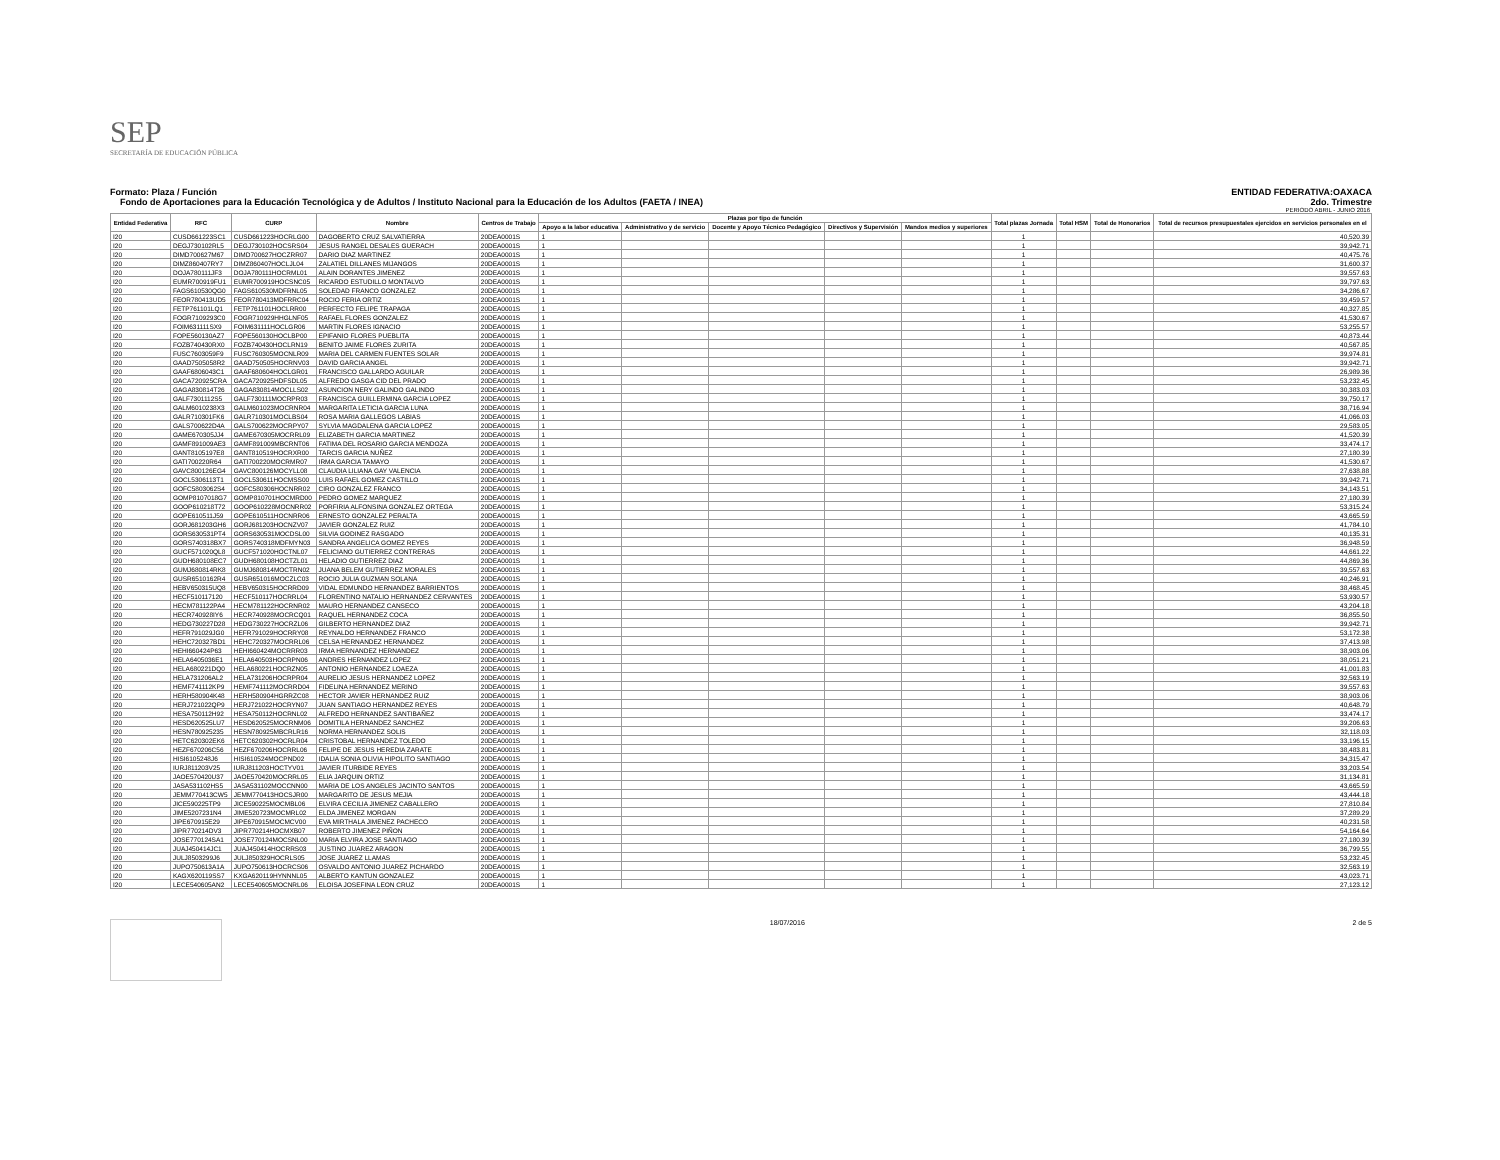SEP
SECRETARÍA DE EDUCACIÓN PÚBLICA
Formato: Plaza / Función
Fondo de Aportaciones para la Educación Tecnológica y de Adultos / Instituto Nacional para la Educación de los Adultos (FAETA / INEA)
ENTIDAD FEDERATIVA:OAXACA
2do. Trimestre
PERIODO ABRIL - JUNIO 2016
| Entidad Federativa | RFC | CURP | Nombre | Centros de Trabajo | Plazas por tipo de función | | | | | Total plazas Jornada | Total HSM | Total de Honorarios | Total de recursos presupuestales ejercidos en servicios personales en el |
| --- | --- | --- | --- | --- | --- | --- | --- | --- | --- | --- | --- | --- | --- |
| | | | | | Apoyo a la labor educativa | Administrativo y de servicio | Docente y Apoyo Técnico Pedagógico | Directivos y Supervisión | Mandos medios y superiores | | | | |
| I20 | CUSD661223SC1 | CUSD661223HOCRLG00 | DAGOBERTO CRUZ SALVATIERRA | 20DEA0001S | 1 | | | | | 1 | | | 40,520.39 |
| I20 | DEGJ730102RL5 | DEGJ730102HOCSRS04 | JESUS RANGEL DESALES GUERACH | 20DEA0001S | 1 | | | | | 1 | | | 39,942.71 |
| I20 | DIMD700627M67 | DIMD700627HOCZRR07 | DARIO DIAZ MARTINEZ | 20DEA0001S | 1 | | | | | 1 | | | 40,475.76 |
| I20 | DIMZ860407RY7 | DIMZ860407HOCLJL04 | ZALATIEL DILLANES MIJANGOS | 20DEA0001S | 1 | | | | | 1 | | | 31,600.37 |
| I20 | DOJA780111JF3 | DOJA780111HOCRML01 | ALAIN DORANTES JIMENEZ | 20DEA0001S | 1 | | | | | 1 | | | 39,557.63 |
| I20 | EUMR700919FU1 | EUMR700919HOCSNC05 | RICARDO ESTUDILLO MONTALVO | 20DEA0001S | 1 | | | | | 1 | | | 39,797.63 |
| I20 | FAGS610530QG0 | FAGS610530MDFRNL05 | SOLEDAD FRANCO GONZALEZ | 20DEA0001S | 1 | | | | | 1 | | | 34,286.67 |
| I20 | FEOR780413UD5 | FEOR780413MDFRRC04 | ROCIO FERIA ORTIZ | 20DEA0001S | 1 | | | | | 1 | | | 39,459.57 |
| I20 | FETP761101LQ1 | FETP761101HOCLRR00 | PERFECTO FELIPE TRAPAGA | 20DEA0001S | 1 | | | | | 1 | | | 40,327.85 |
| I20 | FOGR7109293C0 | FOGR710929HHGLNF05 | RAFAEL FLORES GONZALEZ | 20DEA0001S | 1 | | | | | 1 | | | 41,530.67 |
| I20 | FOIM631111SX9 | FOIM631111HOCLGR06 | MARTIN FLORES IGNACIO | 20DEA0001S | 1 | | | | | 1 | | | 53,255.57 |
| I20 | FOPE560130AZ7 | FOPE560130HOCLBP00 | EPIFANIO FLORES PUEBLITA | 20DEA0001S | 1 | | | | | 1 | | | 40,873.44 |
| I20 | FOZB740430RX0 | FOZB740430HOCLRN19 | BENITO JAIME FLORES ZURITA | 20DEA0001S | 1 | | | | | 1 | | | 40,567.85 |
| I20 | FUSC7603059F9 | FUSC760305MOCNLR09 | MARIA DEL CARMEN FUENTES SOLAR | 20DEA0001S | 1 | | | | | 1 | | | 39,974.81 |
| I20 | GAAD7505058R2 | GAAD750505HOCRNV03 | DAVID GARCIA ANGEL | 20DEA0001S | 1 | | | | | 1 | | | 39,942.71 |
| I20 | GAAF6806043C1 | GAAF680604HOCLGR01 | FRANCISCO GALLARDO AGUILAR | 20DEA0001S | 1 | | | | | 1 | | | 26,989.36 |
| I20 | GACA720925CRA | GACA720925HDFSDL05 | ALFREDO GASGA CID DEL PRADO | 20DEA0001S | 1 | | | | | 1 | | | 53,232.45 |
| I20 | GAGA830814T26 | GAGA830814MOCLLS02 | ASUNCION NERY GALINDO GALINDO | 20DEA0001S | 1 | | | | | 1 | | | 30,383.03 |
| I20 | GALF7301112S5 | GALF730111MOCRPR03 | FRANCISCA GUILLERMINA GARCIA LOPEZ | 20DEA0001S | 1 | | | | | 1 | | | 39,750.17 |
| I20 | GALM6010238X3 | GALM601023MOCRNR04 | MARGARITA LETICIA GARCIA LUNA | 20DEA0001S | 1 | | | | | 1 | | | 38,716.94 |
| I20 | GALR710301FK6 | GALR710301MOCLBS04 | ROSA MARIA GALLEGOS LABIAS | 20DEA0001S | 1 | | | | | 1 | | | 41,066.03 |
| I20 | GALS700622D4A | GALS700622MOCRPY07 | SYLVIA MAGDALENA GARCIA LOPEZ | 20DEA0001S | 1 | | | | | 1 | | | 29,583.05 |
| I20 | GAME670305JJ4 | GAME670305MOCRRL09 | ELIZABETH GARCIA MARTINEZ | 20DEA0001S | 1 | | | | | 1 | | | 41,520.39 |
| I20 | GAMF891009AE3 | GAMF891009MBCRNT06 | FATIMA DEL ROSARIO GARCIA MENDOZA | 20DEA0001S | 1 | | | | | 1 | | | 33,474.17 |
| I20 | GANT8105197E8 | GANT810519HOCRXR00 | TARCIS GARCIA NUÑEZ | 20DEA0001S | 1 | | | | | 1 | | | 27,180.39 |
| I20 | GATI700220R64 | GATI700220MOCRMR07 | IRMA GARCIA TAMAYO | 20DEA0001S | 1 | | | | | 1 | | | 41,530.67 |
| I20 | GAVC800126EG4 | GAVC800126MOCYLL08 | CLAUDIA LILIANA GAY VALENCIA | 20DEA0001S | 1 | | | | | 1 | | | 27,638.88 |
| I20 | GOCL5306113T1 | GOCL530611HOCMSS00 | LUIS RAFAEL GOMEZ CASTILLO | 20DEA0001S | 1 | | | | | 1 | | | 39,942.71 |
| I20 | GOFC5803062S4 | GOFC580306HOCNRR02 | CIRO GONZALEZ FRANCO | 20DEA0001S | 1 | | | | | 1 | | | 34,143.51 |
| I20 | GOMP8107018G7 | GOMP810701HOCMRD00 | PEDRO GOMEZ MARQUEZ | 20DEA0001S | 1 | | | | | 1 | | | 27,180.39 |
| I20 | GOOP610218T72 | GOOP610228MOCNRR02 | PORFIRIA ALFONSINA GONZALEZ ORTEGA | 20DEA0001S | 1 | | | | | 1 | | | 53,315.24 |
| I20 | GOPE610511J59 | GOPE610511HOCNRR06 | ERNESTO GONZALEZ PERALTA | 20DEA0001S | 1 | | | | | 1 | | | 43,665.59 |
| I20 | GORJ681203GH6 | GORJ681203HOCNZV07 | JAVIER GONZALEZ RUIZ | 20DEA0001S | 1 | | | | | 1 | | | 41,784.10 |
| I20 | GORS630531PT4 | GORS630531MOCDSL00 | SILVIA GODINEZ RASGADO | 20DEA0001S | 1 | | | | | 1 | | | 40,135.31 |
| I20 | GORS740318BX7 | GORS740318MDFMYN03 | SANDRA ANGELICA GOMEZ REYES | 20DEA0001S | 1 | | | | | 1 | | | 36,948.59 |
| I20 | GUCF571020QL8 | GUCF571020HOCTNL07 | FELICIANO GUTIERREZ CONTRERAS | 20DEA0001S | 1 | | | | | 1 | | | 44,661.22 |
| I20 | GUDH680108EC7 | GUDH680108HOCTZL01 | HELADIO GUTIERREZ DIAZ | 20DEA0001S | 1 | | | | | 1 | | | 44,869.36 |
| I20 | GUMJ680814RK8 | GUMJ680814MOCTRN02 | JUANA BELEM GUTIERREZ MORALES | 20DEA0001S | 1 | | | | | 1 | | | 39,557.63 |
| I20 | GUSR6510162R4 | GUSR651016MOCZLC03 | ROCIO JULIA GUZMAN SOLANA | 20DEA0001S | 1 | | | | | 1 | | | 40,246.91 |
| I20 | HEBV650315UQ8 | HEBV650315HOCRRD09 | VIDAL EDMUNDO HERNANDEZ BARRIENTOS | 20DEA0001S | 1 | | | | | 1 | | | 38,468.45 |
| I20 | HECF510117120 | HECF510117HOCRRL04 | FLORENTINO NATALIO HERNANDEZ CERVANTES | 20DEA0001S | 1 | | | | | 1 | | | 53,930.57 |
| I20 | HECM781122PA4 | HECM781122HOCRNR02 | MAURO HERNANDEZ CANSECO | 20DEA0001S | 1 | | | | | 1 | | | 43,204.18 |
| I20 | HECR740928IY6 | HECR740928MOCRCQ01 | RAQUEL HERNANDEZ COCA | 20DEA0001S | 1 | | | | | 1 | | | 36,855.50 |
| I20 | HEDG730227D28 | HEDG730227HOCRZL06 | GILBERTO HERNANDEZ DIAZ | 20DEA0001S | 1 | | | | | 1 | | | 39,942.71 |
| I20 | HEFR791029JG0 | HEFR791029HOCRRY08 | REYNALDO HERNANDEZ FRANCO | 20DEA0001S | 1 | | | | | 1 | | | 53,172.38 |
| I20 | HEHC720327BD1 | HEHC720327MOCRRL06 | CELSA HERNANDEZ HERNANDEZ | 20DEA0001S | 1 | | | | | 1 | | | 37,413.98 |
| I20 | HEHI660424P63 | HEHI660424MOCRRR03 | IRMA HERNANDEZ HERNANDEZ | 20DEA0001S | 1 | | | | | 1 | | | 38,903.06 |
| I20 | HELA6405036E1 | HELA640503HOCRPN06 | ANDRES HERNANDEZ LOPEZ | 20DEA0001S | 1 | | | | | 1 | | | 38,051.21 |
| I20 | HELA680221DQ0 | HELA680221HOCRZN05 | ANTONIO HERNANDEZ LOAEZA | 20DEA0001S | 1 | | | | | 1 | | | 41,001.83 |
| I20 | HELA731206AL2 | HELA731206HOCRPR04 | AURELIO JESUS HERNANDEZ LOPEZ | 20DEA0001S | 1 | | | | | 1 | | | 32,563.19 |
| I20 | HEMF741112KP9 | HEMF741112MOCRRD04 | FIDELINA HERNANDEZ MERINO | 20DEA0001S | 1 | | | | | 1 | | | 39,557.63 |
| I20 | HERH580904K48 | HERH580904HGRRZC08 | HECTOR JAVIER HERNANDEZ RUIZ | 20DEA0001S | 1 | | | | | 1 | | | 38,903.06 |
| I20 | HERJ721022QP9 | HERJ721022HOCRYN07 | JUAN SANTIAGO HERNANDEZ REYES | 20DEA0001S | 1 | | | | | 1 | | | 40,648.79 |
| I20 | HESA750112H92 | HESA750112HOCRNL02 | ALFREDO HERNANDEZ SANTIBAÑEZ | 20DEA0001S | 1 | | | | | 1 | | | 33,474.17 |
| I20 | HESD620525LU7 | HESD620525MOCRNM06 | DOMITILA HERNANDEZ SANCHEZ | 20DEA0001S | 1 | | | | | 1 | | | 39,206.63 |
| I20 | HESN780925235 | HESN780925MBCRLR16 | NORMA HERNANDEZ SOLIS | 20DEA0001S | 1 | | | | | 1 | | | 32,118.03 |
| I20 | HETC620302EK6 | HETC620302HOCRLR04 | CRISTOBAL HERNANDEZ TOLEDO | 20DEA0001S | 1 | | | | | 1 | | | 33,196.15 |
| I20 | HEZF670206C56 | HEZF670206HOCRRL06 | FELIPE DE JESUS HEREDIA ZARATE | 20DEA0001S | 1 | | | | | 1 | | | 38,483.81 |
| I20 | HISI6105248J6 | HISI610524MOCPND02 | IDALIA SONIA OLIVIA HIPOLITO SANTIAGO | 20DEA0001S | 1 | | | | | 1 | | | 34,315.47 |
| I20 | IURJ811203V25 | IURJ811203HOCTYV01 | JAVIER ITURBIDE REYES | 20DEA0001S | 1 | | | | | 1 | | | 33,203.54 |
| I20 | JAOE570420U37 | JAOE570420MOCRRL05 | ELIA JARQUIN ORTIZ | 20DEA0001S | 1 | | | | | 1 | | | 31,134.81 |
| I20 | JASA531102HS5 | JASA531102MOCCNN00 | MARIA DE LOS ANGELES JACINTO SANTOS | 20DEA0001S | 1 | | | | | 1 | | | 43,665.59 |
| I20 | JEMM770413CW5 | JEMM770413HOCSJR00 | MARGARITO DE JESUS MEJIA | 20DEA0001S | 1 | | | | | 1 | | | 43,444.18 |
| I20 | JICE590225TP9 | JICE590225MOCMBL06 | ELVIRA CECILIA JIMENEZ CABALLERO | 20DEA0001S | 1 | | | | | 1 | | | 27,810.84 |
| I20 | JIME5207231N4 | JIME520723MOCMRL02 | ELDA JIMENEZ MORGAN | 20DEA0001S | 1 | | | | | 1 | | | 37,289.29 |
| I20 | JIPE670915E29 | JIPE670915MOCMCV00 | EVA MIRTHALA JIMENEZ PACHECO | 20DEA0001S | 1 | | | | | 1 | | | 40,231.58 |
| I20 | JIPR770214DV3 | JIPR770214HOCMXB07 | ROBERTO JIMENEZ PIÑON | 20DEA0001S | 1 | | | | | 1 | | | 54,164.64 |
| I20 | JOSE770124SA1 | JOSE770124MOCSNL00 | MARIA ELVIRA JOSE SANTIAGO | 20DEA0001S | 1 | | | | | 1 | | | 27,180.39 |
| I20 | JUAJ450414JC1 | JUAJ450414HOCRRS03 | JUSTINO JUAREZ ARAGON | 20DEA0001S | 1 | | | | | 1 | | | 36,799.55 |
| I20 | JULJ8503299J6 | JULJ850329HOCRLS05 | JOSE JUAREZ LLAMAS | 20DEA0001S | 1 | | | | | 1 | | | 53,232.45 |
| I20 | JUPO750613A1A | JUPO750613HOCRCS06 | OSVALDO ANTONIO JUAREZ PICHARDO | 20DEA0001S | 1 | | | | | 1 | | | 32,563.19 |
| I20 | KAGX620119SS7 | KXGA620119HYNNNL05 | ALBERTO KANTUN GONZALEZ | 20DEA0001S | 1 | | | | | 1 | | | 43,023.71 |
| I20 | LECE540605AN2 | LECE540605MOCNRL06 | ELOISA JOSEFINA LEON CRUZ | 20DEA0001S | 1 | | | | | 1 | | | 27,123.12 |
18/07/2016 2 de 5